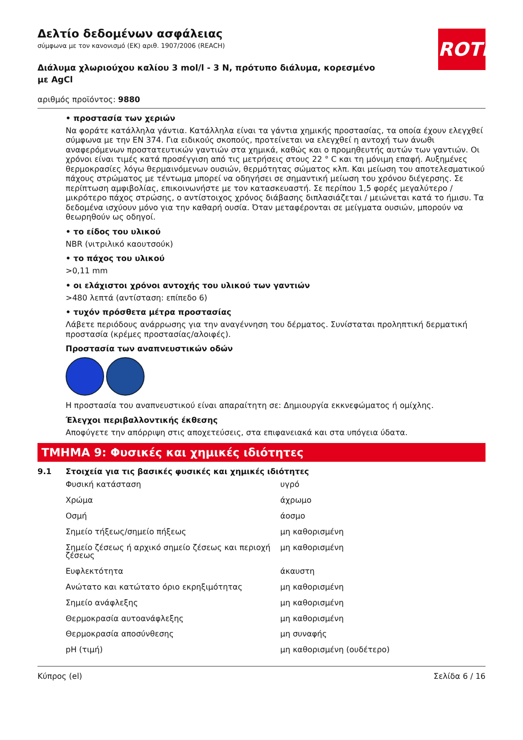ROTH
Δελτίο δεδομένων ασφάλειας
σύμφωνα με τον κανονισμό (ΕΚ) αριθ. 1907/2006 (REACH)
Διάλυμα χλωριούχου καλίου 3 mol/l - 3 N, πρότυπο διάλυμα, κορεσμένο με AgCl
αριθμός προϊόντος: 9880
• προστασία των χεριών
Να φοράτε κατάλληλα γάντια. Κατάλληλα είναι τα γάντια χημικής προστασίας, τα οποία έχουν ελεγχθεί σύμφωνα με την EN 374. Για ειδικούς σκοπούς, προτείνεται να ελεγχθεί η αντοχή των άνωθι αναφερόμενων προστατευτικών γαντιών στα χημικά, καθώς και ο προμηθευτής αυτών των γαντιών. Οι χρόνοι είναι τιμές κατά προσέγγιση από τις μετρήσεις στους 22 ° C και τη μόνιμη επαφή. Αυξημένες θερμοκρασίες λόγω θερμαινόμενων ουσιών, θερμότητας σώματος κλπ. Και μείωση του αποτελεσματικού πάχους στρώματος με τέντωμα μπορεί να οδηγήσει σε σημαντική μείωση του χρόνου διέγερσης. Σε περίπτωση αμφιβολίας, επικοινωνήστε με τον κατασκευαστή. Σε περίπου 1,5 φορές μεγαλύτερο / μικρότερο πάχος στρώσης, ο αντίστοιχος χρόνος διάβασης διπλασιάζεται / μειώνεται κατά το ήμισυ. Τα δεδομένα ισχύουν μόνο για την καθαρή ουσία. Όταν μεταφέρονται σε μείγματα ουσιών, μπορούν να θεωρηθούν ως οδηγοί.
• το είδος του υλικού
NBR (νιτριλικό καουτσούκ)
• το πάχος του υλικού
>0,11 mm
• οι ελάχιστοι χρόνοι αντοχής του υλικού των γαντιών
>480 λεπτά (αντίσταση: επίπεδο 6)
• τυχόν πρόσθετα μέτρα προστασίας
Λάβετε περιόδους ανάρρωσης για την αναγέννηση του δέρματος. Συνίσταται προληπτική δερματική προστασία (κρέμες προστασίας/αλοιφές).
Προστασία των αναπνευστικών οδών
Η προστασία του αναπνευστικού είναι απαραίτητη σε: Δημιουργία εκκνεφώματος ή ομίχλης.
Έλεγχοι περιβαλλοντικής έκθεσης
Αποφύγετε την απόρριψη στις αποχετεύσεις, στα επιφανειακά και στα υπόγεια ύδατα.
ΤΜΗΜΑ 9: Φυσικές και χημικές ιδιότητες
9.1 Στοιχεία για τις βασικές φυσικές και χημικές ιδιότητες
| Φυσική κατάσταση | υγρό |
| Χρώμα | άχρωμο |
| Οσμή | άοσμο |
| Σημείο τήξεως/σημείο πήξεως | μη καθορισμένη |
| Σημείο ζέσεως ή αρχικό σημείο ζέσεως και περιοχή ζέσεως | μη καθορισμένη |
| Ευφλεκτότητα | άκαυστη |
| Ανώτατο και κατώτατο όριο εκρηξιμότητας | μη καθορισμένη |
| Σημείο ανάφλεξης | μη καθορισμένη |
| Θερμοκρασία αυτοανάφλεξης | μη καθορισμένη |
| Θερμοκρασία αποσύνθεσης | μη συναφής |
| pH (τιμή) | μη καθορισμένη (ουδέτερο) |
Κύπρος (el) Σελίδα 6 / 16